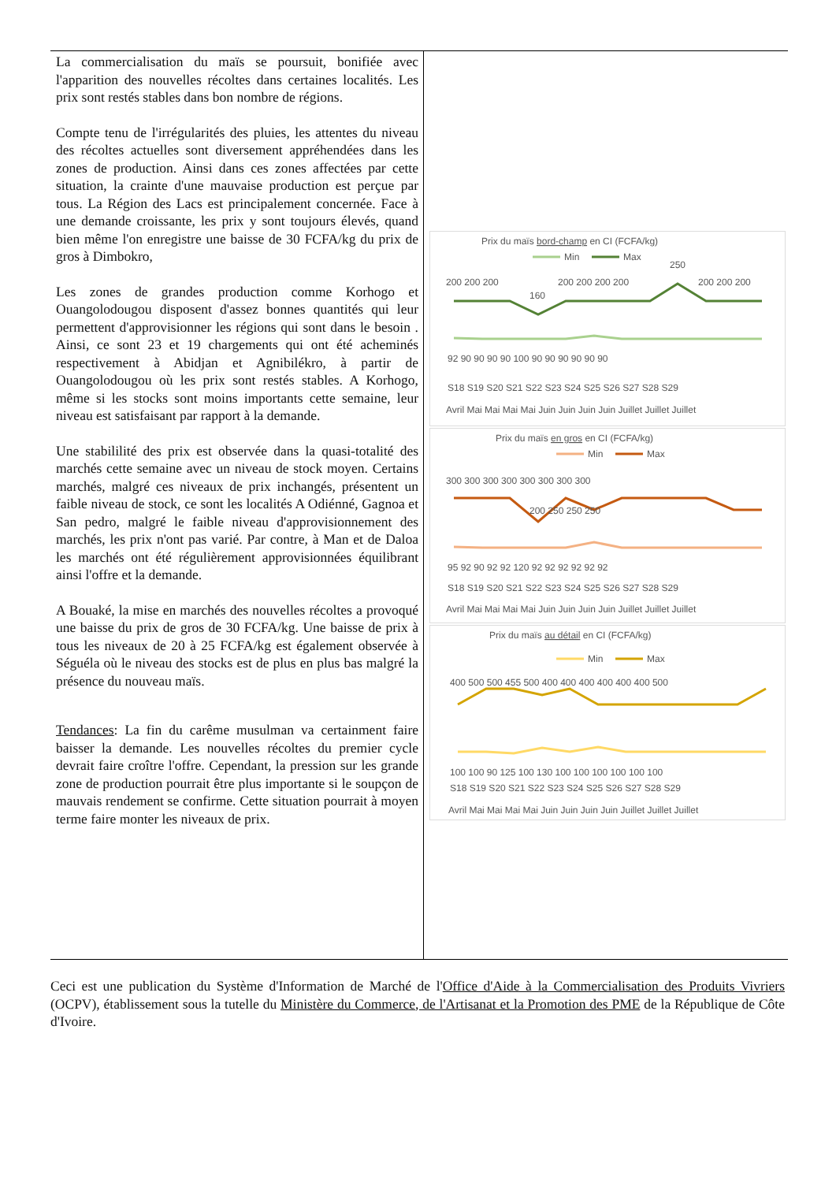La commercialisation du maïs se poursuit, bonifiée avec l'apparition des nouvelles récoltes dans certaines localités. Les prix sont restés stables dans bon nombre de régions.
Compte tenu de l'irrégularités des pluies, les attentes du niveau des récoltes actuelles sont diversement appréhendées dans les zones de production. Ainsi dans ces zones affectées par cette situation, la crainte d'une mauvaise production est perçue par tous. La Région des Lacs est principalement concernée. Face à une demande croissante, les prix y sont toujours élevés, quand bien même l'on enregistre une baisse de 30 FCFA/kg du prix de gros à Dimbokro,
Les zones de grandes production comme Korhogo et Ouangolodougou disposent d'assez bonnes quantités qui leur permettent d'approvisionner les régions qui sont dans le besoin . Ainsi, ce sont 23 et 19 chargements qui ont été acheminés respectivement à Abidjan et Agnibilékro, à partir de Ouangolodougou où les prix sont restés stables. A Korhogo, même si les stocks sont moins importants cette semaine, leur niveau est satisfaisant par rapport à la demande.
Une stabililité des prix est observée dans la quasi-totalité des marchés cette semaine avec un niveau de stock moyen. Certains marchés, malgré ces niveaux de prix inchangés, présentent un faible niveau de stock, ce sont les localités A Odiénné, Gagnoa et San pedro, malgré le faible niveau d'approvisionnement des marchés, les prix n'ont pas varié. Par contre, à Man et de Daloa les marchés ont été régulièrement approvisionnées équilibrant ainsi l'offre et la demande.
A Bouaké, la mise en marchés des nouvelles récoltes a provoqué une baisse du prix de gros de 30 FCFA/kg. Une baisse de prix à tous les niveaux de 20 à 25 FCFA/kg est également observée à Séguéla où le niveau des stocks est de plus en plus bas malgré la présence du nouveau maïs.
Tendances: La fin du carême musulman va certainment faire baisser la demande. Les nouvelles récoltes du premier cycle devrait faire croître l'offre. Cependant, la pression sur les grande zone de production pourrait être plus importante si le soupçon de mauvais rendement se confirme. Cette situation pourrait à moyen terme faire monter les niveaux de prix.
Prix du maïs bord-champ en CI (FCFA/kg)
Min
Max
200 200 200
160
200 200 200 200
250
200 200 200
92 90 90 90 90 100 90 90 90 90 90 90
S18 S19 S20 S21 S22 S23 S24 S25 S26 S27 S28 S29
Avril Mai Mai Mai Mai Juin Juin Juin Juin Juillet Juillet Juillet
Prix du maïs en gros en CI (FCFA/kg)
Min
Max
300 300 300 300 300 300 300 300
200 250 250 250
95 92 90 92 92 120 92 92 92 92 92 92
S18 S19 S20 S21 S22 S23 S24 S25 S26 S27 S28 S29
Avril Mai Mai Mai Mai Juin Juin Juin Juin Juillet Juillet Juillet
Prix du maïs au détail en CI (FCFA/kg)
Min
Max
400 500 500 455 500 400 400 400 400 400 400 500
100 100 90 125 100 130 100 100 100 100 100 100
S18 S19 S20 S21 S22 S23 S24 S25 S26 S27 S28 S29
Avril Mai Mai Mai Mai Juin Juin Juin Juin Juillet Juillet Juillet
Ceci est une publication du Système d'Information de Marché de l'Office d'Aide à la Commercialisation des Produits Vivriers (OCPV), établissement sous la tutelle du Ministère du Commerce, de l'Artisanat et la Promotion des PME de la République de Côte d'Ivoire.